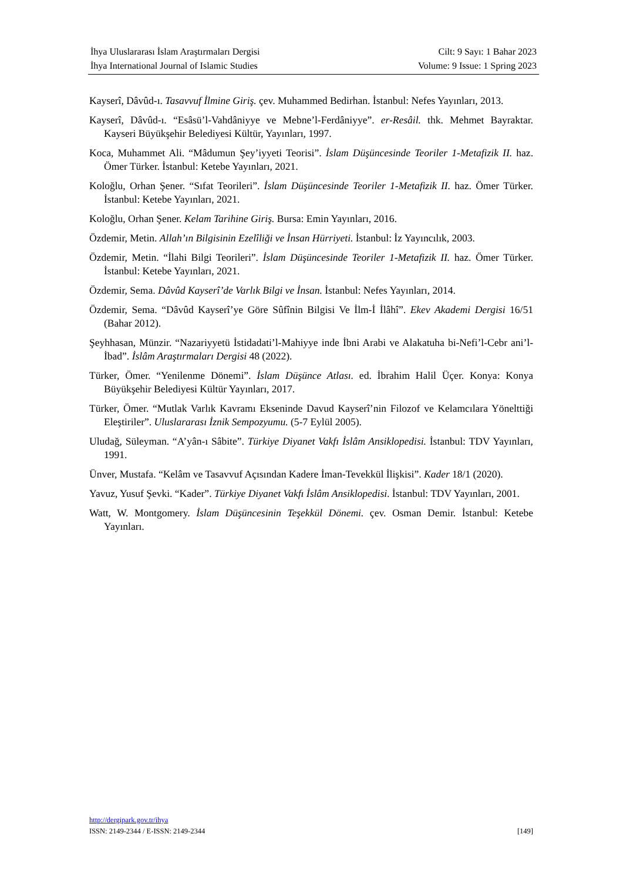İhya Uluslararası İslam Araştırmaları Dergisi Cilt: 9 Sayı: 1 Bahar 2023
İhya International Journal of Islamic Studies Volume: 9 Issue: 1 Spring 2023
Kayserî, Dâvûd-ı. Tasavvuf İlmine Giriş. çev. Muhammed Bedirhan. İstanbul: Nefes Yayınları, 2013.
Kayserî, Dâvûd-ı. “Esâsü’l-Vahdâniyye ve Mebne’l-Ferdâniyye”. er-Resâil. thk. Mehmet Bayraktar. Kayseri Büyükşehir Belediyesi Kültür, Yayınları, 1997.
Koca, Muhammet Ali. “Mâdumun Şey’iyyeti Teorisi”. İslam Düşüncesinde Teoriler 1-Metafizik II. haz. Ömer Türker. İstanbul: Ketebe Yayınları, 2021.
Koloğlu, Orhan Şener. “Sıfat Teorileri”. İslam Düşüncesinde Teoriler 1-Metafizik II. haz. Ömer Türker. İstanbul: Ketebe Yayınları, 2021.
Koloğlu, Orhan Şener. Kelam Tarihine Giriş. Bursa: Emin Yayınları, 2016.
Özdemir, Metin. Allah’ın Bilgisinin Ezelîliği ve İnsan Hürriyeti. İstanbul: İz Yayıncılık, 2003.
Özdemir, Metin. “İlahi Bilgi Teorileri”. İslam Düşüncesinde Teoriler 1-Metafizik II. haz. Ömer Türker. İstanbul: Ketebe Yayınları, 2021.
Özdemir, Sema. Dâvûd Kayserî’de Varlık Bilgi ve İnsan. İstanbul: Nefes Yayınları, 2014.
Özdemir, Sema. “Dâvûd Kayserî’ye Göre Sûfînin Bilgisi Ve İlm-İ İlâhî”. Ekev Akademi Dergisi 16/51 (Bahar 2012).
Şeyhhasan, Münzir. “Nazariyyetü İstidadati’l-Mahiyye inde İbni Arabi ve Alakatuha bi-Nefi’l-Cebr ani’l-İbad”. İslâm Araştırmaları Dergisi 48 (2022).
Türker, Ömer. “Yenilenme Dönemi”. İslam Düşünce Atlası. ed. İbrahim Halil Üçer. Konya: Konya Büyükşehir Belediyesi Kültür Yayınları, 2017.
Türker, Ömer. “Mutlak Varlık Kavramı Ekseninde Davud Kayserî’nin Filozof ve Kelamcılara Yönelttiği Eleştiriler”. Uluslararası İznik Sempozyumu. (5-7 Eylül 2005).
Uludağ, Süleyman. “A’yân-ı Sâbite”. Türkiye Diyanet Vakfı İslâm Ansiklopedisi. İstanbul: TDV Yayınları, 1991.
Ünver, Mustafa. “Kelâm ve Tasavvuf Açısından Kadere İman-Tevekkül İlişkisi”. Kader 18/1 (2020).
Yavuz, Yusuf Şevki. “Kader”. Türkiye Diyanet Vakfı İslâm Ansiklopedisi. İstanbul: TDV Yayınları, 2001.
Watt, W. Montgomery. İslam Düşüncesinin Teşekkül Dönemi. çev. Osman Demir. İstanbul: Ketebe Yayınları.
http://dergipark.gov.tr/ihya
ISSN: 2149-2344 / E-ISSN: 2149-2344 [149]